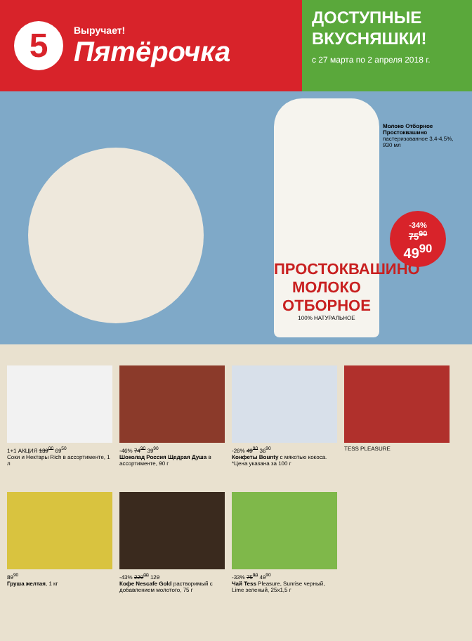5
Выручает!
Пятёрочка
ДОСТУПНЫЕ ВКУСНЯШКИ!
с 27 марта по 2 апреля 2018 г.
ПРОСТОКВАШИНО
МОЛОКО ОТБОРНОЕ
100% НАТУРАЛЬНОЕ
Молоко Отборное Простоквашино
пастеризованное 3,4-4,5%, 930 мл
-34%
75<sup>90</sup>
49<sup>90</sup>
1+1 АКЦИЯ 139<sup>00</sup> 69<sup>50</sup>
Соки и Нектары Rich в ассортименте, 1 л
-46% 74<sup>90</sup> 39<sup>90</sup>
Шоколад Россия Щедрая Душа в ассортименте, 90 г
-26% 49<sup>90</sup> 36<sup>90</sup>
Конфеты Bounty с мякотью кокоса. *Цена указана за 100 г
TESS PLEASURE
89<sup>90</sup>
Груша желтая, 1 кг
-43% 229<sup>00</sup> 129
Кофе Nescafe Gold растворимый с добавлением молотого, 75 г
-33% 75<sup>90</sup> 49<sup>90</sup>
Чай Tess Pleasure, Sunrise черный, Lime зеленый, 25х1,5 г